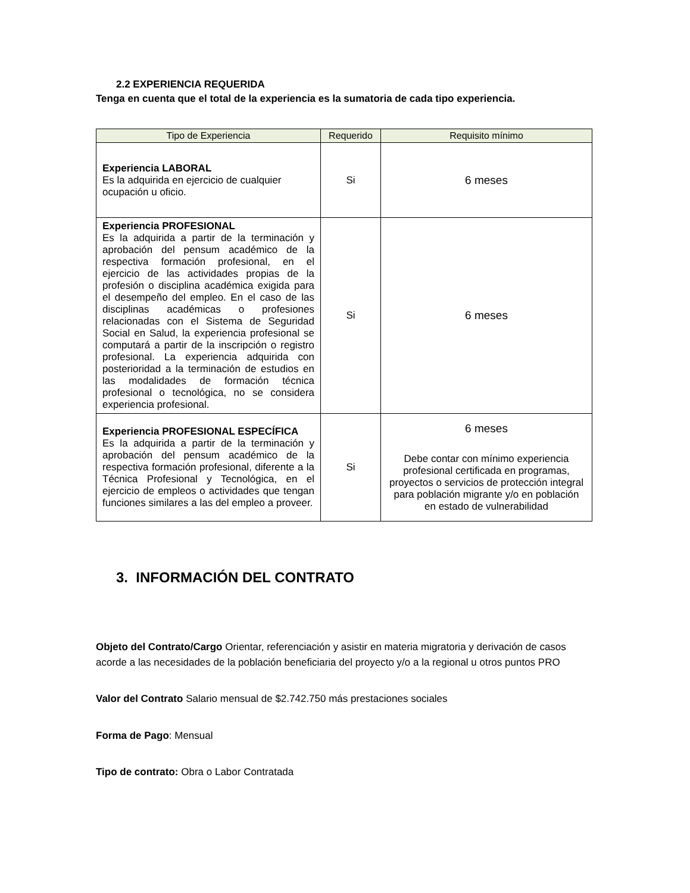2.2 EXPERIENCIA REQUERIDA
Tenga en cuenta que el total de la experiencia es la sumatoria de cada tipo experiencia.
| Tipo de Experiencia | Requerido | Requisito mínimo |
| --- | --- | --- |
| Experiencia LABORAL Es la adquirida en ejercicio de cualquier ocupación u oficio. | Si | 6 meses |
| Experiencia PROFESIONAL Es la adquirida a partir de la terminación y aprobación del pensum académico de la respectiva formación profesional, en el ejercicio de las actividades propias de la profesión o disciplina académica exigida para el desempeño del empleo. En el caso de las disciplinas académicas o profesiones relacionadas con el Sistema de Seguridad Social en Salud, la experiencia profesional se computará a partir de la inscripción o registro profesional. La experiencia adquirida con posterioridad a la terminación de estudios en las modalidades de formación técnica profesional o tecnológica, no se considera experiencia profesional. | Si | 6 meses |
| Experiencia PROFESIONAL ESPECÍFICA Es la adquirida a partir de la terminación y aprobación del pensum académico de la respectiva formación profesional, diferente a la Técnica Profesional y Tecnológica, en el ejercicio de empleos o actividades que tengan funciones similares a las del empleo a proveer. | Si | 6 meses Debe contar con mínimo experiencia profesional certificada en programas, proyectos o servicios de protección integral para población migrante y/o en población en estado de vulnerabilidad |
3. INFORMACIÓN DEL CONTRATO
Objeto del Contrato/Cargo Orientar, referenciación y asistir en materia migratoria y derivación de casos acorde a las necesidades de la población beneficiaria del proyecto y/o a la regional u otros puntos PRO
Valor del Contrato Salario mensual de $2.742.750 más prestaciones sociales
Forma de Pago: Mensual
Tipo de contrato: Obra o Labor Contratada